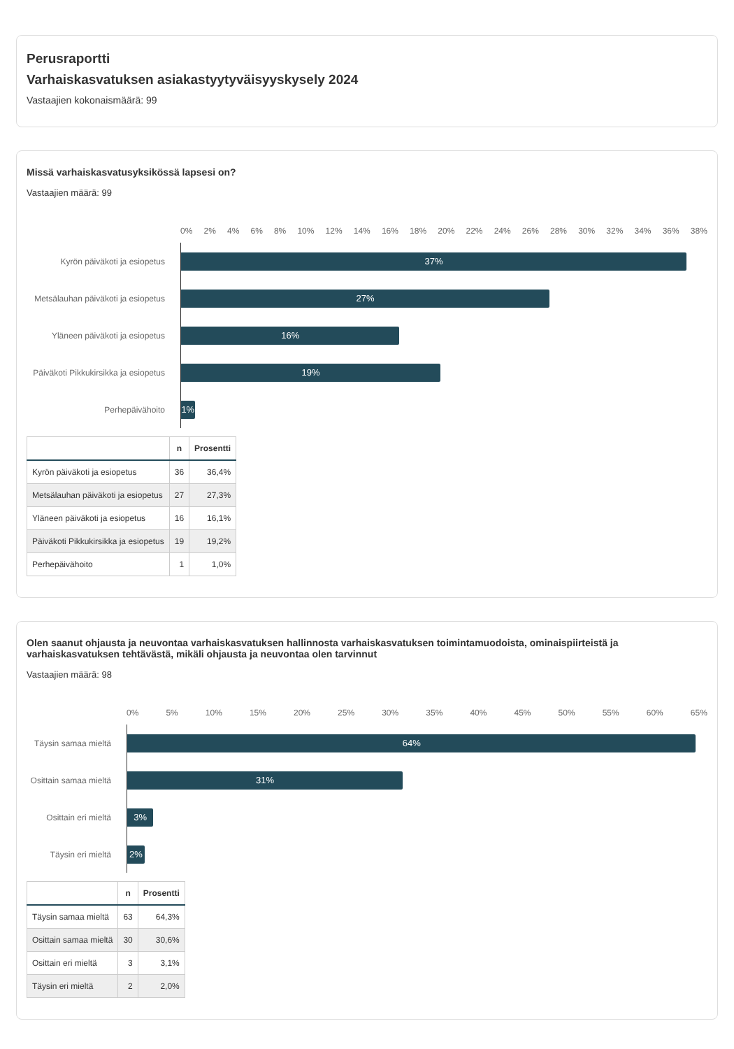Perusraportti
Varhaiskasvatuksen asiakastyytyväisyyskysely 2024
Vastaajien kokonaismäärä: 99
Missä varhaiskasvatusyksikössä lapsesi on?
Vastaajien määrä: 99
0% 2% 4% 6% 8% 10% 12% 14% 16% 18% 20% 22% 24% 26% 28% 30% 32% 34% 36% 38%
Kyrön päiväkoti ja esiopetus
37%
Metsälauhan päiväkoti ja esiopetus
27%
Yläneen päiväkoti ja esiopetus
16%
Päiväkoti Pikkukirsikka ja esiopetus
19%
Perhepäivähoito
1%
| | n | Prosentti |
| --- | --- | --- |
| Kyrön päiväkoti ja esiopetus | 36 | 36,4% |
| Metsälauhan päiväkoti ja esiopetus | 27 | 27,3% |
| Yläneen päiväkoti ja esiopetus | 16 | 16,1% |
| Päiväkoti Pikkukirsikka ja esiopetus | 19 | 19,2% |
| Perhepäivähoito | 1 | 1,0% |
Olen saanut ohjausta ja neuvontaa varhaiskasvatuksen hallinnosta varhaiskasvatuksen toimintamuodoista, ominaispiirteistä ja varhaiskasvatuksen tehtävästä, mikäli ohjausta ja neuvontaa olen tarvinnut
Vastaajien määrä: 98
0% 5% 10% 15% 20% 25% 30% 35% 40% 45% 50% 55% 60% 65%
Täysin samaa mieltä
64%
Osittain samaa mieltä
31%
Osittain eri mieltä
3%
Täysin eri mieltä
2%
| | n | Prosentti |
| --- | --- | --- |
| Täysin samaa mieltä | 63 | 64,3% |
| Osittain samaa mieltä | 30 | 30,6% |
| Osittain eri mieltä | 3 | 3,1% |
| Täysin eri mieltä | 2 | 2,0% |